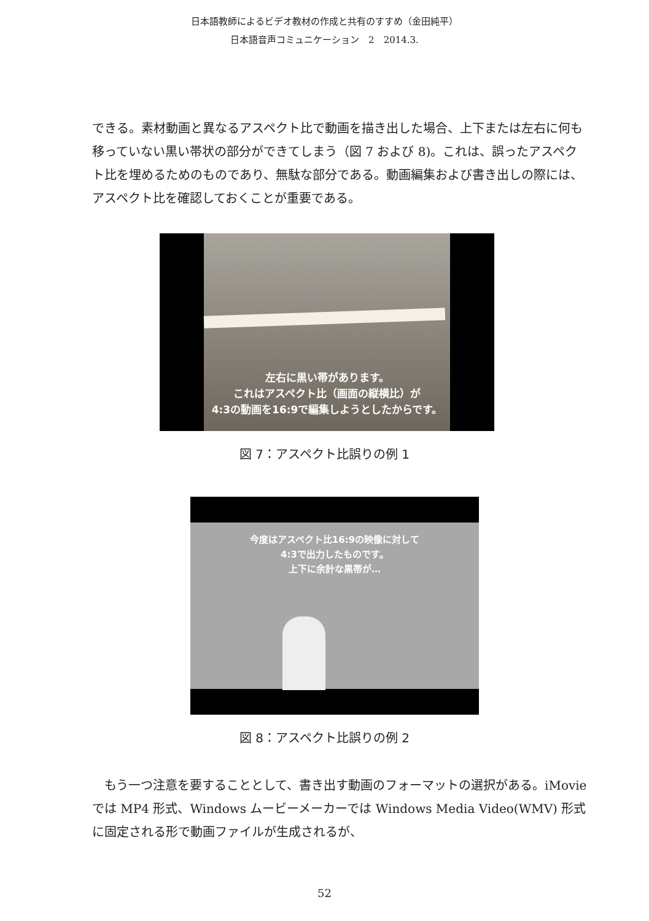日本語教師によるビデオ教材の作成と共有のすすめ（金田純平）
日本語音声コミュニケーション　2　2014.3.
できる。素材動画と異なるアスペクト比で動画を描き出した場合、上下または左右に何も移っていない黒い帯状の部分ができてしまう（図 7 および 8)。これは、誤ったアスペクト比を埋めるためのものであり、無駄な部分である。動画編集および書き出しの際には、アスペクト比を確認しておくことが重要である。
左右に黒い帯があります。
これはアスペクト比（画面の縦横比）が
4:3の動画を16:9で編集しようとしたからです。
図 7：アスペクト比誤りの例 1
今度はアスペクト比16:9の映像に対して
4:3で出力したものです。
上下に余計な黒帯が…
図 8：アスペクト比誤りの例 2
　もう一つ注意を要することとして、書き出す動画のフォーマットの選択がある。iMovie では MP4 形式、Windows ムービーメーカーでは Windows Media Video(WMV) 形式に固定される形で動画ファイルが生成されるが、
52